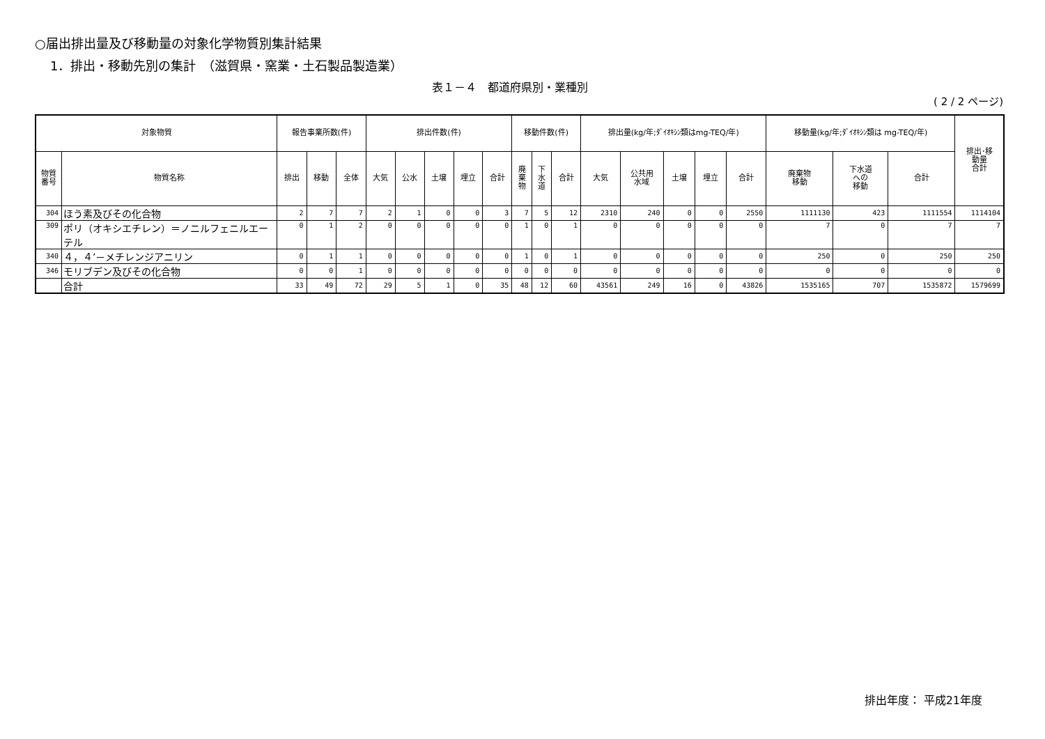○届出排出量及び移動量の対象化学物質別集計結果
1．排出・移動先別の集計　（滋賀県・窯業・土石製品製造業）
表１－４　都道府県別・業種別
( 2 / 2 ページ)
| 対象物質 | | 報告事業所数(件) | | | 排出件数(件) | | | | | 移動件数(件) | | | 排出量(kg/年;ﾀﾞｲｵｷｼﾝ類はmg-TEQ/年) | | | | | 移動量(kg/年;ﾀﾞｲｵｷｼﾝ類は mg-TEQ/年) | | | 排出･移 動量 合計 |
| --- | --- | --- | --- | --- | --- | --- | --- | --- | --- | --- | --- | --- | --- | --- | --- | --- | --- | --- | --- | --- | --- |
| 物質 番号 | 物質名称 | 排出 | 移動 | 全体 | 大気 | 公水 | 土壌 | 埋立 | 合計 | 廃 棄 物 | 下 水 道 | 合計 | 大気 | 公共用 水域 | 土壌 | 埋立 | 合計 | 廃棄物 移動 | 下水道 への 移動 | 合計 | |
| 304 | ほう素及びその化合物 | 2 | 7 | 7 | 2 | 1 | 0 | 0 | 3 | 7 | 5 | 12 | 2310 | 240 | 0 | 0 | 2550 | 1111130 | 423 | 1111554 | 1114104 |
| 309 | ポリ（オキシエチレン）＝ノニルフェニルエーテル | 0 | 1 | 2 | 0 | 0 | 0 | 0 | 0 | 1 | 0 | 1 | 0 | 0 | 0 | 0 | 0 | 7 | 0 | 7 | 7 |
| 340 | ４，４’－メチレンジアニリン | 0 | 1 | 1 | 0 | 0 | 0 | 0 | 0 | 1 | 0 | 1 | 0 | 0 | 0 | 0 | 0 | 250 | 0 | 250 | 250 |
| 346 | モリブデン及びその化合物 | 0 | 0 | 1 | 0 | 0 | 0 | 0 | 0 | 0 | 0 | 0 | 0 | 0 | 0 | 0 | 0 | 0 | 0 | 0 | 0 |
| | 合計 | 33 | 49 | 72 | 29 | 5 | 1 | 0 | 35 | 48 | 12 | 60 | 43561 | 249 | 16 | 0 | 43826 | 1535165 | 707 | 1535872 | 1579699 |
排出年度： 平成21年度